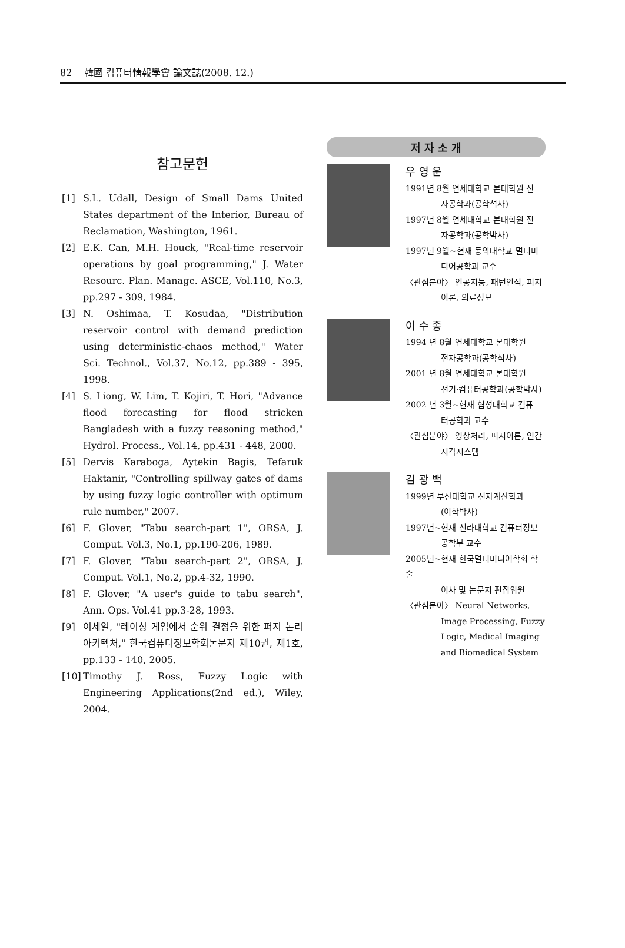82 韓國 컴퓨터情報學會 論文誌(2008. 12.)
참고문헌
[1] S.L. Udall, Design of Small Dams United States department of the Interior, Bureau of Reclamation, Washington, 1961.
[2] E.K. Can, M.H. Houck, "Real-time reservoir operations by goal programming," J. Water Resourc. Plan. Manage. ASCE, Vol.110, No.3, pp.297 - 309, 1984.
[3] N. Oshimaa, T. Kosudaa, "Distribution reservoir control with demand prediction using deterministic-chaos method," Water Sci. Technol., Vol.37, No.12, pp.389 - 395, 1998.
[4] S. Liong, W. Lim, T. Kojiri, T. Hori, "Advance flood forecasting for flood stricken Bangladesh with a fuzzy reasoning method," Hydrol. Process., Vol.14, pp.431 - 448, 2000.
[5] Dervis Karaboga, Aytekin Bagis, Tefaruk Haktanir, "Controlling spillway gates of dams by using fuzzy logic controller with optimum rule number," 2007.
[6] F. Glover, "Tabu search-part 1", ORSA, J. Comput. Vol.3, No.1, pp.190-206, 1989.
[7] F. Glover, "Tabu search-part 2", ORSA, J. Comput. Vol.1, No.2, pp.4-32, 1990.
[8] F. Glover, "A user's guide to tabu search", Ann. Ops. Vol.41 pp.3-28, 1993.
[9] 이세일, "레이싱 게임에서 순위 결정을 위한 퍼지 논리 아키텍처," 한국컴퓨터정보학회논문지 제10권, 제1호, pp.133 - 140, 2005.
[10] Timothy J. Ross, Fuzzy Logic with Engineering Applications(2nd ed.), Wiley, 2004.
저 자 소 개
우 영 운
1991년 8월 연세대학교 본대학원 전
자공학과(공학석사)
1997년 8월 연세대학교 본대학원 전
자공학과(공학박사)
1997년 9월~현재 동의대학교 멀티미
디어공학과 교수
〈관심분야〉 인공지능, 패턴인식, 퍼지
이론, 의료정보
이 수 종
1994 년 8월 연세대학교 본대학원
전자공학과(공학석사)
2001 년 8월 연세대학교 본대학원
전기·컴퓨터공학과(공학박사)
2002 년 3월~현재 협성대학교 컴퓨
터공학과 교수
〈관심분야〉 영상처리, 퍼지이론, 인간
시각시스템
김 광 백
1999년 부산대학교 전자계산학과
(이학박사)
1997년~현재 신라대학교 컴퓨터정보
공학부 교수
2005년~현재 한국멀티미디어학회 학술
이사 및 논문지 편집위원
〈관심분야〉 Neural Networks,
Image Processing, Fuzzy
Logic, Medical Imaging
and Biomedical System